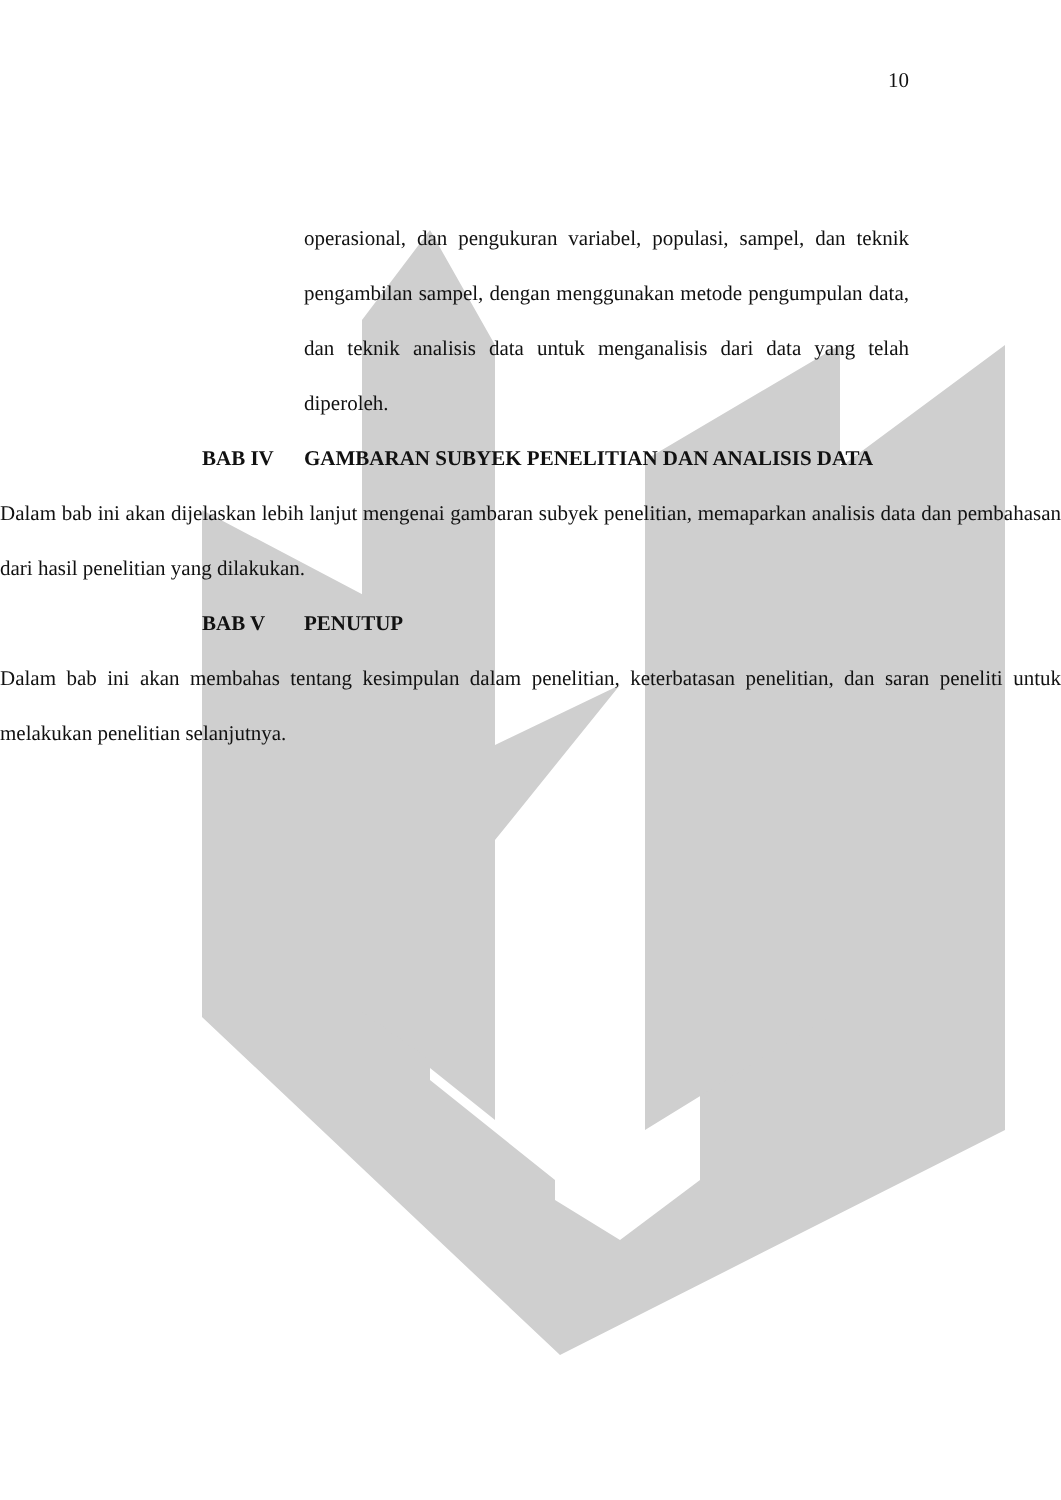10
operasional, dan pengukuran variabel, populasi, sampel, dan teknik pengambilan sampel, dengan menggunakan metode pengumpulan data, dan teknik analisis data untuk menganalisis dari data yang telah diperoleh.
BAB IV GAMBARAN SUBYEK PENELITIAN DAN ANALISIS DATA
Dalam bab ini akan dijelaskan lebih lanjut mengenai gambaran subyek penelitian, memaparkan analisis data dan pembahasan dari hasil penelitian yang dilakukan.
BAB V PENUTUP
Dalam bab ini akan membahas tentang kesimpulan dalam penelitian, keterbatasan penelitian, dan saran peneliti untuk melakukan penelitian selanjutnya.